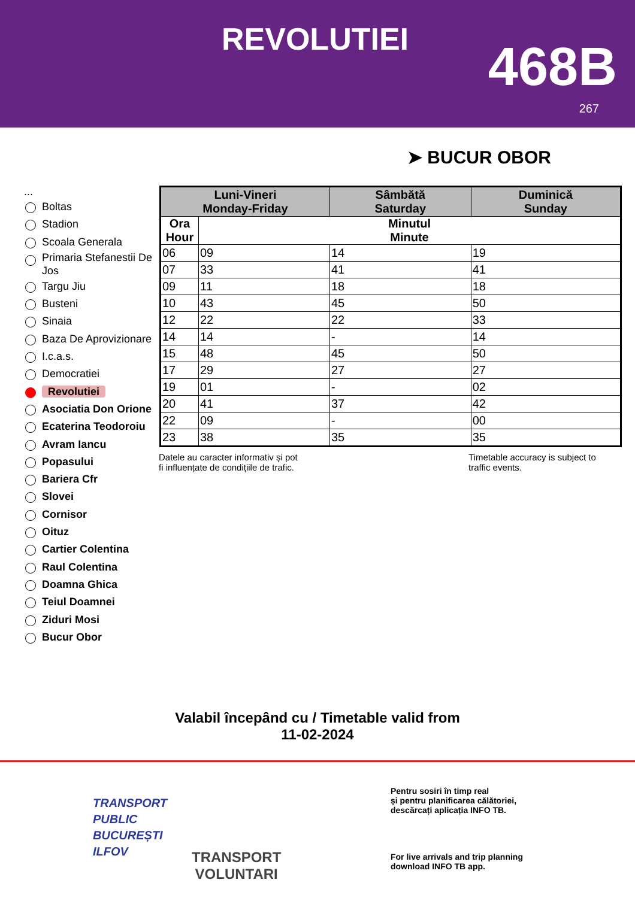REVOLUTIEI 468B
267
➤ BUCUR OBOR
...
Boltas
Stadion
Scoala Generala
Primaria Stefanestii De Jos
Targu Jiu
Busteni
Sinaia
Baza De Aprovizionare
I.c.a.s.
Democratiei
Revolutiei
Asociatia Don Orione
Ecaterina Teodoroiu
Avram Iancu
Popasului
Bariera Cfr
Slovei
Cornisor
Oituz
Cartier Colentina
Raul Colentina
Doamna Ghica
Teiul Doamnei
Ziduri Mosi
Bucur Obor
| Luni-Vineri Monday-Friday | | Sâmbătă Saturday | Duminică Sunday |
| --- | --- | --- | --- |
| Ora Hour | Minutul Minute | | |
| 06 | 09 | 14 | 19 |
| 07 | 33 | 41 | 41 |
| 09 | 11 | 18 | 18 |
| 10 | 43 | 45 | 50 |
| 12 | 22 | 22 | 33 |
| 14 | 14 | - | 14 |
| 15 | 48 | 45 | 50 |
| 17 | 29 | 27 | 27 |
| 19 | 01 | - | 02 |
| 20 | 41 | 37 | 42 |
| 22 | 09 | - | 00 |
| 23 | 38 | 35 | 35 |
Datele au caracter informativ și pot
fi influențate de condițiile de trafic.
Timetable accuracy is subject to
traffic events.
Valabil începând cu / Timetable valid from
11-02-2024
TRANSPORT
PUBLIC
BUCUREȘTI
ILFOV
TRANSPORT
VOLUNTARI
Pentru sosiri în timp real
și pentru planificarea călătoriei,
descărcați aplicația INFO TB.
For live arrivals and trip planning
download INFO TB app.